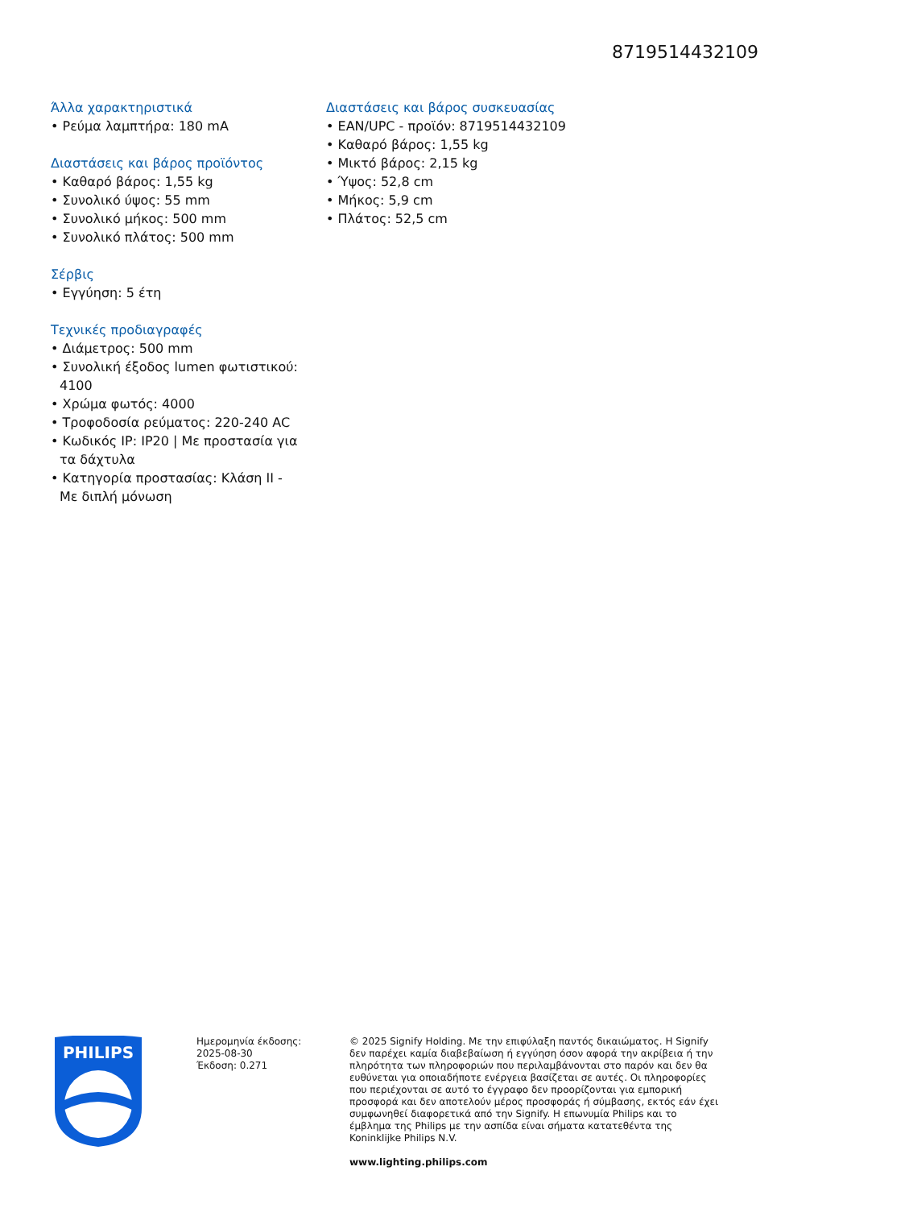8719514432109
Άλλα χαρακτηριστικά
• Ρεύμα λαμπτήρα: 180 mA
Διαστάσεις και βάρος προϊόντος
• Καθαρό βάρος: 1,55 kg
• Συνολικό ύψος: 55 mm
• Συνολικό μήκος: 500 mm
• Συνολικό πλάτος: 500 mm
Σέρβις
• Εγγύηση: 5 έτη
Τεχνικές προδιαγραφές
• Διάμετρος: 500 mm
• Συνολική έξοδος lumen φωτιστικού: 4100
• Χρώμα φωτός: 4000
• Τροφοδοσία ρεύματος: 220-240 AC
• Κωδικός IP: IP20 | Με προστασία για τα δάχτυλα
• Κατηγορία προστασίας: Κλάση II - Με διπλή μόνωση
Διαστάσεις και βάρος συσκευασίας
• EAN/UPC - προϊόν: 8719514432109
• Καθαρό βάρος: 1,55 kg
• Μικτό βάρος: 2,15 kg
• Ύψος: 52,8 cm
• Μήκος: 5,9 cm
• Πλάτος: 52,5 cm
PHILIPS
Ημερομηνία έκδοσης:
2025-08-30
Έκδοση: 0.271
© 2025 Signify Holding. Με την επιφύλαξη παντός δικαιώματος. Η Signify δεν παρέχει καμία διαβεβαίωση ή εγγύηση όσον αφορά την ακρίβεια ή την πληρότητα των πληροφοριών που περιλαμβάνονται στο παρόν και δεν θα ευθύνεται για οποιαδήποτε ενέργεια βασίζεται σε αυτές. Οι πληροφορίες που περιέχονται σε αυτό το έγγραφο δεν προορίζονται για εμπορική προσφορά και δεν αποτελούν μέρος προσφοράς ή σύμβασης, εκτός εάν έχει συμφωνηθεί διαφορετικά από την Signify. Η επωνυμία Philips και το έμβλημα της Philips με την ασπίδα είναι σήματα κατατεθέντα της Koninklijke Philips N.V.
www.lighting.philips.com